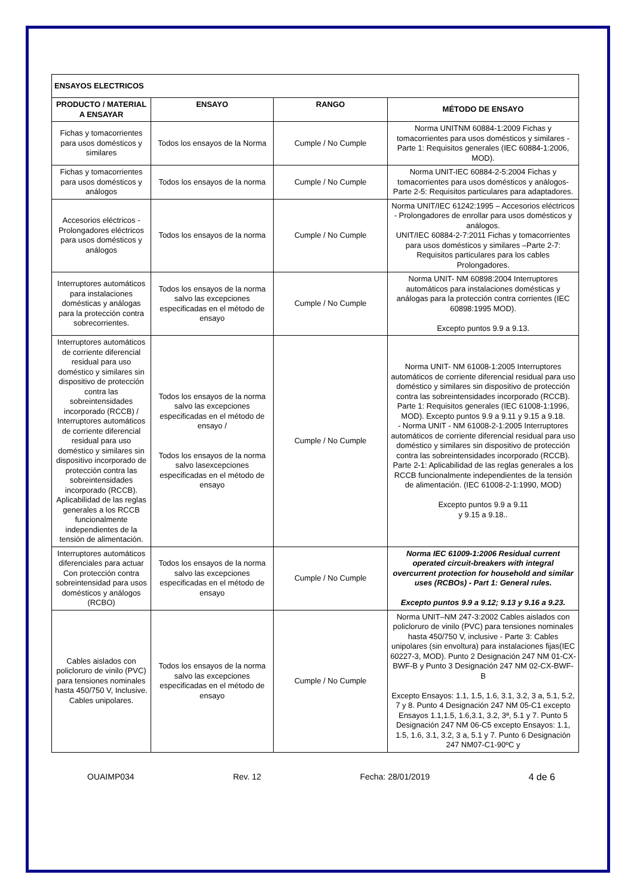| ENSAYOS ELECTRICOS | | | |
| PRODUCTO / MATERIAL A ENSAYAR | ENSAYO | RANGO | MÉTODO DE ENSAYO |
| Fichas y tomacorrientes para usos domésticos y similares | Todos los ensayos de la Norma | Cumple / No Cumple | Norma UNITNM 60884-1:2009 Fichas y tomacorrientes para usos domésticos y similares -Parte 1: Requisitos generales (IEC 60884-1:2006, MOD). |
| Fichas y tomacorrientes para usos domésticos y análogos | Todos los ensayos de la norma | Cumple / No Cumple | Norma UNIT-IEC 60884-2-5:2004 Fichas y tomacorrientes para usos domésticos y análogos- Parte 2-5: Requisitos particulares para adaptadores. |
| Accesorios eléctricos - Prolongadores eléctricos para usos domésticos y análogos | Todos los ensayos de la norma | Cumple / No Cumple | Norma UNIT/IEC 61242:1995 – Accesorios eléctricos - Prolongadores de enrollar para usos domésticos y análogos. UNIT/IEC 60884-2-7:2011 Fichas y tomacorrientes para usos domésticos y similares –Parte 2-7: Requisitos particulares para los cables Prolongadores. |
| Interruptores automáticos para instalaciones domésticas y análogas para la protección contra sobrecorrientes. | Todos los ensayos de la norma salvo las excepciones especificadas en el método de ensayo | Cumple / No Cumple | Norma UNIT- NM 60898:2004 Interruptores automáticos para instalaciones domésticas y análogas para la protección contra corrientes (IEC 60898:1995 MOD). Excepto puntos 9.9 a 9.13. |
| Interruptores automáticos de corriente diferencial residual para uso doméstico y similares sin dispositivo de protección contra las sobreintensidades incorporado (RCCB) / Interruptores automáticos de corriente diferencial residual para uso doméstico y similares sin dispositivo incorporado de protección contra las sobreintensidades incorporado (RCCB). Aplicabilidad de las reglas generales a los RCCB funcionalmente independientes de la tensión de alimentación. | Todos los ensayos de la norma salvo las excepciones especificadas en el método de ensayo / Todos los ensayos de la norma salvo lasexcepciones especificadas en el método de ensayo | Cumple / No Cumple | Norma UNIT- NM 61008-1:2005 Interruptores automáticos de corriente diferencial residual para uso doméstico y similares sin dispositivo de protección contra las sobreintensidades incorporado (RCCB). Parte 1: Requisitos generales (IEC 61008-1:1996, MOD). Excepto puntos 9.9 a 9.11 y 9.15 a 9.18. - Norma UNIT - NM 61008-2-1:2005 Interruptores automáticos de corriente diferencial residual para uso doméstico y similares sin dispositivo de protección contra las sobreintensidades incorporado (RCCB). Parte 2-1: Aplicabilidad de las reglas generales a los RCCB funcionalmente independientes de la tensión de alimentación. (IEC 61008-2-1:1990, MOD) Excepto puntos 9.9 a 9.11 y 9.15 a 9.18.. |
| Interruptores automáticos diferenciales para actuar Con protección contra sobreintensidad para usos domésticos y análogos (RCBO) | Todos los ensayos de la norma salvo las excepciones especificadas en el método de ensayo | Cumple / No Cumple | Norma IEC 61009-1:2006 Residual current operated circuit-breakers with integral overcurrent protection for household and similar uses (RCBOs) - Part 1: General rules. Excepto puntos 9.9 a 9.12; 9.13 y 9.16 a 9.23. |
| Cables aislados con policloruro de vinilo (PVC) para tensiones nominales hasta 450/750 V, Inclusive. Cables unipolares. | Todos los ensayos de la norma salvo las excepciones especificadas en el método de ensayo | Cumple / No Cumple | Norma UNIT–NM 247-3:2002 Cables aislados con policloruro de vinilo (PVC) para tensiones nominales hasta 450/750 V, inclusive - Parte 3: Cables unipolares (sin envoltura) para instalaciones fijas(IEC 60227-3, MOD). Punto 2 Designación 247 NM 01-CX-BWF-B y Punto 3 Designación 247 NM 02-CX-BWF-B Excepto Ensayos: 1.1, 1.5, 1.6, 3.1, 3.2, 3 a, 5.1, 5.2, 7 y 8. Punto 4 Designación 247 NM 05-C1 excepto Ensayos 1.1,1.5, 1.6,3.1, 3.2, 3ª, 5.1 y 7. Punto 5 Designación 247 NM 06-C5 excepto Ensayos: 1.1, 1.5, 1.6, 3.1, 3.2, 3 a, 5.1 y 7. Punto 6 Designación 247 NM07-C1-90ºC y |
OUAIMP034 Rev. 12 Fecha: 28/01/2019 4 de 6